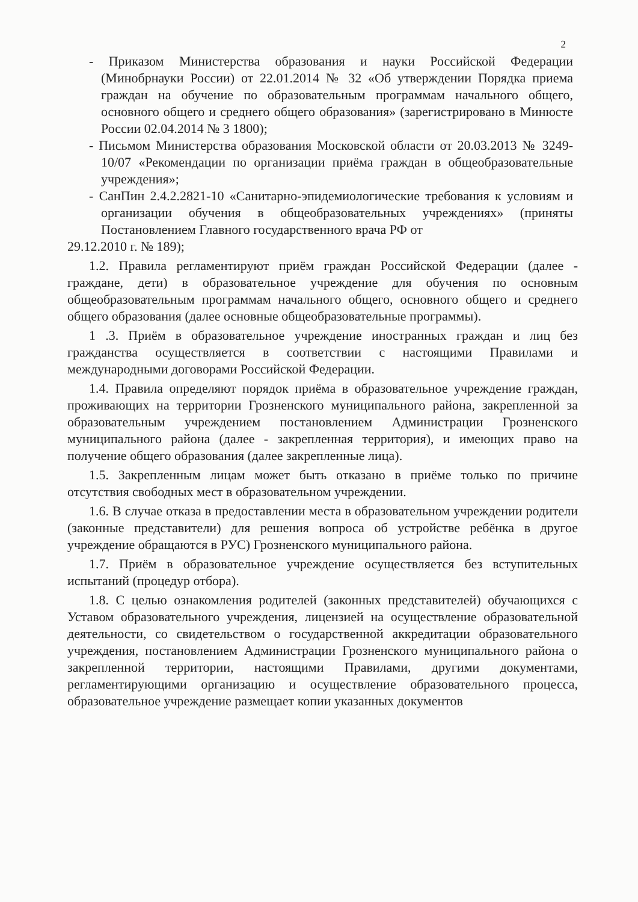2
- Приказом Министерства образования и науки Российской Федерации (Минобрнауки России) от 22.01.2014 № 32 «Об утверждении Порядка приема граждан на обучение по образовательным программам начального общего, основного общего и среднего общего образования» (зарегистрировано в Минюсте России 02.04.2014 № 3 1800);
- Письмом Министерства образования Московской области от 20.03.2013 № 3249-10/07 «Рекомендации по организации приёма граждан в общеобразовательные учреждения»;
- СанПин 2.4.2.2821-10 «Санитарно-эпидемиологические требования к условиям и организации обучения в общеобразовательных учреждениях» (приняты Постановлением Главного государственного врача РФ от
29.12.2010 г. № 189);
1.2. Правила регламентируют приём граждан Российской Федерации (далее - граждане, дети) в образовательное учреждение для обучения по основным общеобразовательным программам начального общего, основного общего и среднего общего образования (далее основные общеобразовательные программы).
1 .3. Приём в образовательное учреждение иностранных граждан и лиц без гражданства осуществляется в соответствии с настоящими Правилами и международными договорами Российской Федерации.
1.4. Правила определяют порядок приёма в образовательное учреждение граждан, проживающих на территории Грозненского муниципального района, закрепленной за образовательным учреждением постановлением Администрации Грозненского муниципального района (далее - закрепленная территория), и имеющих право на получение общего образования (далее закрепленные лица).
1.5. Закрепленным лицам может быть отказано в приёме только по причине отсутствия свободных мест в образовательном учреждении.
1.6. В случае отказа в предоставлении места в образовательном учреждении родители (законные представители) для решения вопроса об устройстве ребёнка в другое учреждение обращаются в РУС) Грозненского муниципального района.
1.7. Приём в образовательное учреждение осуществляется без вступительных испытаний (процедур отбора).
1.8. С целью ознакомления родителей (законных представителей) обучающихся с Уставом образовательного учреждения, лицензией на осуществление образовательной деятельности, со свидетельством о государственной аккредитации образовательного учреждения, постановлением Администрации Грозненского муниципального района о закрепленной территории, настоящими Правилами, другими документами, регламентирующими организацию и осуществление образовательного процесса, образовательное учреждение размещает копии указанных документов